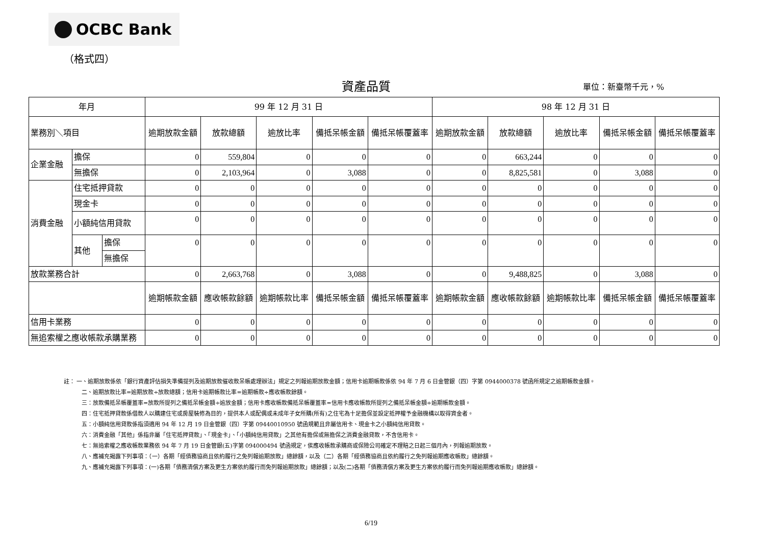OCBC Bank
（格式四）
資產品質 單位：新臺幣千元，%
| 年月 | | | 99 年 12 月 31 日 | | | | | 98 年 12 月 31 日 | | | | |
| --- | --- | --- | --- | --- | --- | --- | --- | --- | --- | --- | --- | --- |
| 業務別＼項目 | | | 逾期放款金額 | 放款總額 | 逾放比率 | 備抵呆帳金額 | 備抵呆帳覆蓋率 | 逾期放款金額 | 放款總額 | 逾放比率 | 備抵呆帳金額 | 備抵呆帳覆蓋率 |
| 企業金融 | 擔保 | | 0 | 559,804 | 0 | 0 | 0 | 0 | 663,244 | 0 | 0 | 0 |
| | 無擔保 | | 0 | 2,103,964 | 0 | 3,088 | 0 | 0 | 8,825,581 | 0 | 3,088 | 0 |
| 消費金融 | 住宅抵押貸款 | | 0 | 0 | 0 | 0 | 0 | 0 | 0 | 0 | 0 | 0 |
| | 現金卡 | | 0 | 0 | 0 | 0 | 0 | 0 | 0 | 0 | 0 | 0 |
| | 小額純信用貸款 | | 0 | 0 | 0 | 0 | 0 | 0 | 0 | 0 | 0 | 0 |
| | 其他 | 擔保 | 0 | 0 | 0 | 0 | 0 | 0 | 0 | 0 | 0 | 0 |
| | | 無擔保 | | | | | | | | | | |
| 放款業務合計 | | | 0 | 2,663,768 | 0 | 3,088 | 0 | 0 | 9,488,825 | 0 | 3,088 | 0 |
| | | | 逾期帳款金額 | 應收帳款餘額 | 逾期帳款比率 | 備抵呆帳金額 | 備抵呆帳覆蓋率 | 逾期帳款金額 | 應收帳款餘額 | 逾期帳款比率 | 備抵呆帳金額 | 備抵呆帳覆蓋率 |
| 信用卡業務 | | | 0 | 0 | 0 | 0 | 0 | 0 | 0 | 0 | 0 | 0 |
| 無追索權之應收帳款承購業務 | | | 0 | 0 | 0 | 0 | 0 | 0 | 0 | 0 | 0 | 0 |
註： 一、逾期放款係依「銀行資產評估損失準備提列及逾期放款催收款呆帳處理辦法」規定之列報逾期放款金額；信用卡逾期帳款係依 94 年 7 月 6 日金管銀（四）字第 0944000378 號函所規定之逾期帳款金額。
二、逾期放款比率=逾期放款÷放款總額；信用卡逾期帳款比率=逾期帳款÷應收帳款餘額。
三：放款備抵呆帳覆蓋率=放款所提列之備抵呆帳金額÷逾放金額；信用卡應收帳款備抵呆帳覆蓋率=信用卡應收帳款所提列之備抵呆帳金額÷逾期帳款金額。
四：住宅抵押貸款係借款人以購建住宅或房屋裝修為目的，提供本人或配偶或未成年子女所購(所有)之住宅為十足擔保並設定抵押權予金融機構以取得資金者。
五：小額純信用貸款係指須適用 94 年 12 月 19 日金管銀（四）字第 09440010950 號函規範且非屬信用卡、現金卡之小額純信用貸款。
六：消費金融「其他」係指非屬「住宅抵押貸款」、「現金卡」、「小額純信用貸款」之其他有擔保或無擔保之消費金融貸款，不含信用卡。
七：無追索權之應收帳款業務依 94 年 7 月 19 日金管銀(五)字第 094000494 號函規定，俟應收帳款承購商或保險公司確定不理賠之日起三個月內，列報逾期放款。
八、應補充揭露下列事項：（一）各期「經債務協商且依約履行之免列報逾期放款」總餘額，以及（二）各期「經債務協商且依約履行之免列報逾期應收帳款」總餘額。
九、應補充揭露下列事項：(一)各期「債務清償方案及更生方案依約履行而免列報逾期放款」總餘額；以及(二)各期「債務清償方案及更生方案依約履行而免列報逾期應收帳款」總餘額。
6/19